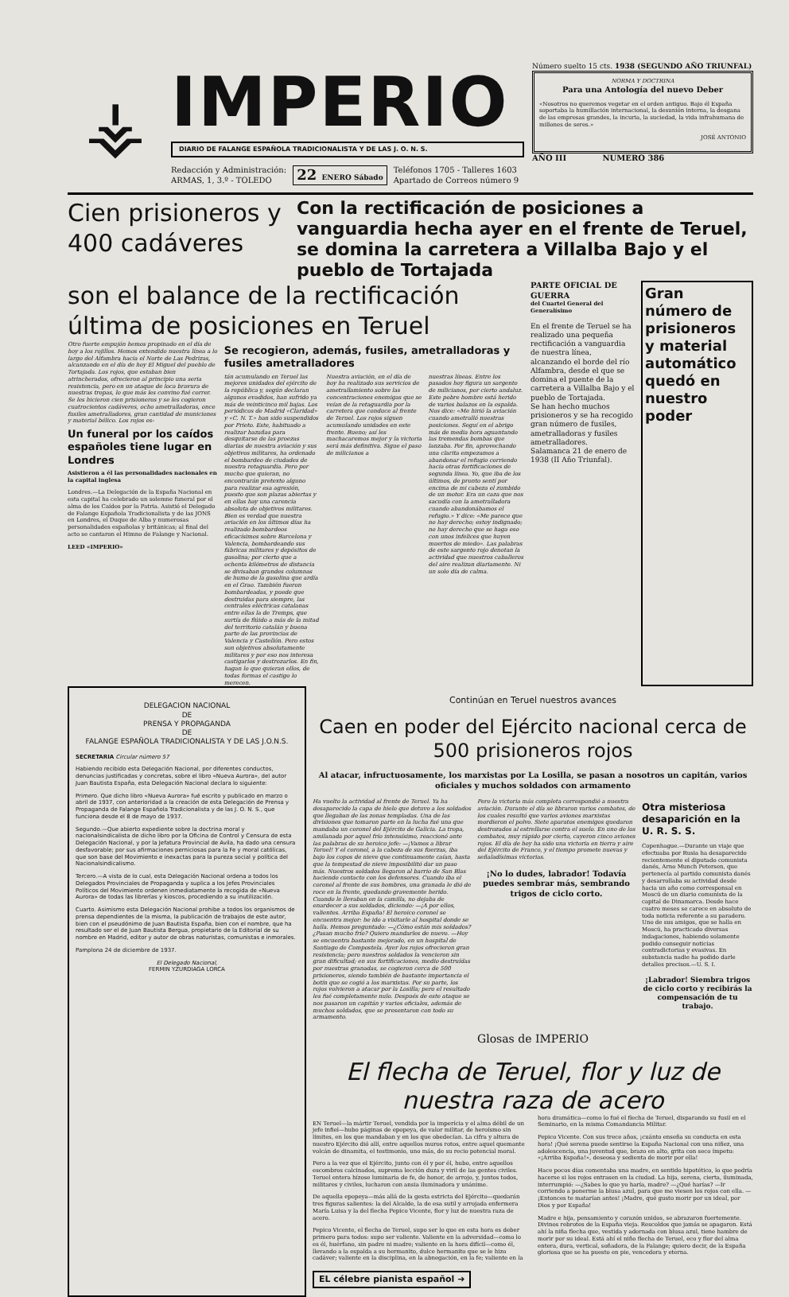⚶
IMPERIO
DIARIO DE FALANGE ESPAÑOLA TRADICIONALISTA Y DE LAS J. O. N. S.
Redacción y Administración:
ARMAS, 1, 3.º - TOLEDO
22 ENERO Sábado Teléfonos 1705 - Talleres 1603
Apartado de Correos número 9
Número suelto 15 cts. 1938 (SEGUNDO AÑO TRIUNFAL)
NORMA Y DOCTRINA
Para una Antología del nuevo Deber
«Nosotros no queremos vegetar en el orden antiguo. Bajo él España soportaba la humillación internacional, la desunión interna, la desgana de las empresas grandes, la incuria, la suciedad, la vida infrahumana de millones de seres.»
JOSÉ ANTONIO
AÑO III NUMERO 386
Cien prisioneros y 400 cadáveres
Con la rectificación de posiciones a vanguardia hecha ayer en el frente de Teruel, se domina la carretera a Villalba Bajo y el pueblo de Tortajada
son el balance de la rectificación última de posiciones en Teruel
Otro fuerte empujón hemos propinado en el día de hoy a los rojillos. Hemos extendido nuestra línea a lo largo del Alfambra hacia el Norte de Las Pedrizas, alcanzando en el día de hoy El Miguel del pueblo de Tortajada. Los rojos, que estaban bien atrincherados, ofrecieron al principio una seria resistencia, pero en un ataque de loca bravura de nuestras tropas, lo que más les convino fué correr. Se les hicieron cien prisioneros y se les cogieron cuatrocientos cadáveres, ocho ametralladoras, once fusiles ametralladores, gran cantidad de municiones y material bélico. Los rojos es-
Un funeral por los caídos españoles tiene lugar en Londres
Asistieron a él las personalidades nacionales en la capital inglesa
Londres.—La Delegación de la España Nacional en esta capital ha celebrado un solemne funeral por el alma de los Caídos por la Patria. Asistió el Delegado de Falange Española Tradicionalista y de las JONS en Londres, el Duque de Alba y numerosas personalidades españolas y británicas; al final del acto se cantaron el Himno de Falange y Nacional.
LEED «IMPERIO»
Se recogieron, además, fusiles, ametralladoras y fusiles ametralladores
tán acumulando en Teruel las mejores unidades del ejército de la república y, según declaran algunos evadidos, han sufrido ya más de veinticinco mil bajas. Los periódicos de Madrid «Claridad» y «C. N. T.» han sido suspendidos por Prieto. Este, habituado a realizar hazañas para desquitarse de las proezas diarias de nuestra aviación y sus objetivos militares, ha ordenado el bombardeo de ciudades de nuestra retaguardia. Pero por mucho que quieran, no encontrarán pretexto alguno para realizar esa agresión, puesto que son plazas abiertas y en ellas hay una carencia absoluta de objetivos militares. Bien es verdad que nuestra aviación en los últimos días ha realizado bombardeos eficacísimos sobre Barcelona y Valencia, bombardeando sus fábricas militares y depósitos de gasolina; por cierto que a ochenta kilómetros de distancia se divisaban grandes columnas de humo de la gasolina que ardía en el Grao. También fueron bombardeadas, y puede que destruidas para siempre, las centrales eléctricas catalanas entre ellas la de Tremps, que surtía de flúido a más de la mitad del territorio catalán y buena parte de las provincias de Valencia y Castellón. Pero estos son objetivos absolutamente militares y por eso nos interesa castigarlos y destrozarlos. En fin, hagan lo que quieran ellos, de todas formas el castigo lo merecen.
Nuestra aviación, en el día de hoy ha realizado sus servicios de ametrallamiento sobre las concentraciones enemigas que se veían de la retaguardia por la carretera que conduce al frente de Teruel. Los rojos siguen acumulando unidades en este frente. Bueno; así les machacaremos mejor y la victoria será más definitiva. Sigue el paso de milicianos a
nuestras líneas. Entre los pasados hoy figura un sargento de milicianos, por cierto andaluz. Este pobre hombre está herido de varios balazos en la espalda. Nos dice: «Me hirió la aviación cuando ametralló nuestras posiciones. Seguí en el abrigo más de media hora aguantando las tremendas bombas que lanzaba. Por fin, aprovechando una clarita empezamos a abandonar el refugio corriendo hacia otras fortificaciones de segunda línea. Yo, que iba de los últimos, de pronto sentí por encima de mi cabeza el zumbido de un motor. Era un caza que nos sacudía con la ametralladora cuando abandonábamos el refugio.» Y dice: «Me parece que no hay derecho; estoy indignado; no hay derecho que se haga eso con unos infelices que huyen muertos de miedo». Las palabras de este sargento rojo denotan la actividad que nuestros caballeros del aire realizan diariamente. Ni un solo día de calma.
PARTE OFICIAL DE GUERRA
del Cuartel General del Generalísimo
En el frente de Teruel se ha realizado una pequeña rectificación a vanguardia de nuestra línea, alcanzando el borde del río Alfambra, desde el que se domina el puente de la carretera a Villalba Bajo y el pueblo de Tortajada.
Se han hecho muchos prisioneros y se ha recogido gran número de fusiles, ametralladoras y fusiles ametralladores.
Salamanca 21 de enero de 1938 (II Año Triunfal).
Gran número de prisioneros y material automático quedó en nuestro poder
DELEGACION NACIONAL
DE
PRENSA Y PROPAGANDA
DE
FALANGE ESPAÑOLA TRADICIONALISTA Y DE LAS J.O.N.S.
SECRETARIA Circular número 57
Habiendo recibido esta Delegación Nacional, por diferentes conductos, denuncias justificadas y concretas, sobre el libro «Nueva Aurora», del autor Juan Bautista España, esta Delegación Nacional declara lo siguiente:
Primero. Que dicho libro «Nueva Aurora» fué escrito y publicado en marzo o abril de 1937, con anterioridad a la creación de esta Delegación de Prensa y Propaganda de Falange Española Tradicionalista y de las J. O. N. S., que funciona desde el 8 de mayo de 1937.
Segundo.—Que abierto expediente sobre la doctrina moral y nacionalsindicalista de dicho libro por la Oficina de Control y Censura de esta Delegación Nacional, y por la Jefatura Provincial de Avila, ha dado una censura desfavorable; por sus afirmaciones perniciosas para la Fe y moral católicas, que son base del Movimiento e inexactas para la pureza social y política del Nacionalsindicalismo.
Tercero.—A vista de lo cual, esta Delegación Nacional ordena a todos los Delegados Provinciales de Propaganda y suplica a los Jefes Provinciales Políticos del Movimiento ordenen inmediatamente la recogida de «Nueva Aurora» de todas las librerías y kioscos, procediendo a su inutilización.
Cuarto. Asimismo esta Delegación Nacional prohibe a todos los organismos de prensa dependientes de la misma, la publicación de trabajos de este autor, bien con el pseudónimo de Juan Bautista España, bien con el nombre, que ha resultado ser el de Juan Bautista Bergua, propietario de la Editorial de su nombre en Madrid, editor y autor de obras naturistas, comunistas e inmorales.
Pamplona 24 de diciembre de 1937.
El Delegado Nacional,
FERMIN YZURDIAGA LORCA
Continúan en Teruel nuestros avances
Caen en poder del Ejército nacional cerca de 500 prisioneros rojos
Al atacar, infructuosamente, los marxistas por La Losilla, se pasan a nosotros un capitán, varios oficiales y muchos soldados con armamento
Ha vuelto la actividad al frente de Teruel. Ya ha desaparecido la capa de hielo que detuvo a los soldados que llegaban de las zonas templadas. Una de las divisiones que tomaron parte en la lucha fué una que mandaba un coronel del Ejército de Galicia. La tropa, amilanada por aquel frío intensísimo, reaccionó ante las palabras de su heroico jefe: —¡Vamos a librar Teruel! Y el coronel, a la cabeza de sus fuerzas, iba bajo los copos de nieve que continuamente caían, hasta que la tempestad de nieve imposibilitó dar un paso más. Nuestros soldados llegaron al barrio de San Blas haciendo contacto con los defensores. Cuando iba el coronel al frente de sus hombres, una granada le dió de roce en la frente, quedando gravemente herido. Cuando le llevaban en la camilla, no dejaba de enardecer a sus soldados, diciendo: —¡A por ellos, valientes. Arriba España! El heroico coronel se encuentra mejor: he ido a visitarle al hospital donde se halla. Hemos preguntado: —¿Cómo están mis soldados? ¿Pasan mucho frío? Quiero mandarles de nuevo. —Hoy se encuentra bastante mejorado, en un hospital de Santiago de Compostela. Ayer los rojos ofrecieron gran resistencia; pero nuestros soldados la vencieron sin gran dificultad; en sus fortificaciones, medio destruídas por nuestras granadas, se cogieron cerca de 500 prisioneros, siendo también de bastante importancia el botín que se cogió a los marxistas. Por su parte, los rojos volvieron a atacar por la Losilla; pero el resultado les fué completamente nulo. Después de este ataque se nos pasaron un capitán y varios oficiales, además de muchos soldados, que se presentaron con todo su armamento.
Pero la victoria más completa correspondió a nuestra aviación. Durante el día se libraron varios combates, de los cuales resultó que varios aviones marxistas mordieron el polvo. Siete aparatos enemigos quedaron destrozados al estrellarse contra el suelo. En uno de los combates, muy rápido por cierto, cayeron cinco aviones rojos. El día de hoy ha sido una victoria en tierra y aire del Ejército de Franco, y el tiempo promete nuevas y señaladísimas victorias.
¡No lo dudes, labrador! Todavía puedes sembrar más, sembrando trigos de ciclo corto.
Otra misteriosa desaparición en la U. R. S. S.
Copenhague.—Durante un viaje que efectuaba por Rusia ha desaparecido recientemente el diputado comunista danés, Arno Munch Petersen, que pertenecía al partido comunista danés y desarrollaba su actividad desde hacia un año como corresponsal en Moscú de un diario comunista de la capital de Dinamarca. Desde hace cuatro meses se carece en absoluto de toda noticia referente a su paradero. Uno de sus amigos, que se halla en Moscú, ha practicado diversas indagaciones, habiendo solamente podido conseguir noticias contradictorias y evasivas. En substancia nadie ha podido darle detalles precisos.—U. S. I.
¡Labrador! Siembra trigos de ciclo corto y recibirás la compensación de tu trabajo.
Glosas de IMPERIO
El flecha de Teruel, flor y luz de nuestra raza de acero
EN Teruel—la mártir Teruel, vendida por la imperícia y el alma débil de un jefe infiel—hubo páginas de epopeya, de valor militar, de heroísmo sin límites, en los que mandaban y en los que obedecían. La cifra y altura de nuestro Ejército dió allí, entre aquellos muros rotos, entre aquel quemante volcán de dinamita, el testimonio, uno más, de su recio potencial moral.
Pero a la vez que el Ejército, junto con él y por él, hubo, entre aquellos escombros calcinados, suprema lección duza y viril de las gentes civiles. Teruel entera hízose luminaria de fe, de honor, de arrojo, y, juntos todos, militares y civiles, lucharon con ansia iluminadora y unánime.
De aquella epopeya—más allá de la gesta estricta del Ejército—quedarán tres figuras salientes: la del Alcalde, la de esa sutil y arrojada enfermera María Luisa y la del flecha Pepico Vicente, flor y luz de nuestra raza de acero.
Pepico Vicente, el flecha de Teruel, supo ser lo que en esta hora es deber primero para todos: supo ser valiente. Valiente en la adversidad—como lo es él, huérfano, sin padre ni madre; valiente en la hora difícil—como él, llevando a la espalda a su hermanito, dulce hermanito que se le hizo cadáver; valiente en la disciplina, en la abnegación, en la fe; valiente en la hora dramática—como lo fué el flecha de Teruel, disparando su fusil en el Seminario, en la misma Comandancia Militar.
Pepico Vicente. Con sus trece años, ¡cuánto enseña su conducta en esta hora! ¡Qué serena puede sentirse la España Nacional con una niñez, una adolescencia, una juventud que, brazo en alto, grita con seco ímpetu: «¡Arriba España!», deseosa y sedienta de morir por ella!
Hace pocos días comentaba una madre, en sentido hipotético, lo que podría hacerse si los rojos entrasen en la ciudad. La hija, serena, cierta, iluminada, interrumpió: —¿Sabes lo que yo haría, madre? —¿Qué harías? —Ir corriendo a ponerme la blusa azul, para que me viesen los rojos con ella. —¡Entonces te matarían antes! ¡Madre, qué gusto morir por un ideal, por Dios y por España!
Madre e hija, pensamiento y corazón unidos, se abrazaron fuertemente. Divinos rebrotes de la España vieja. Rescoldos que jamás se apagaron. Está ahí la niña flecha que, vestida y adornada con blusa azul, tiene hambre de morir por su ideal. Está ahí el niño flecha de Teruel, eco y flor del alma entera, dura, vertical, soñadora, de la Falange; quiero decir, de la España gloriosa que se ha puesto en pie, vencedora y eterna.
EL célebre pianista español ➜